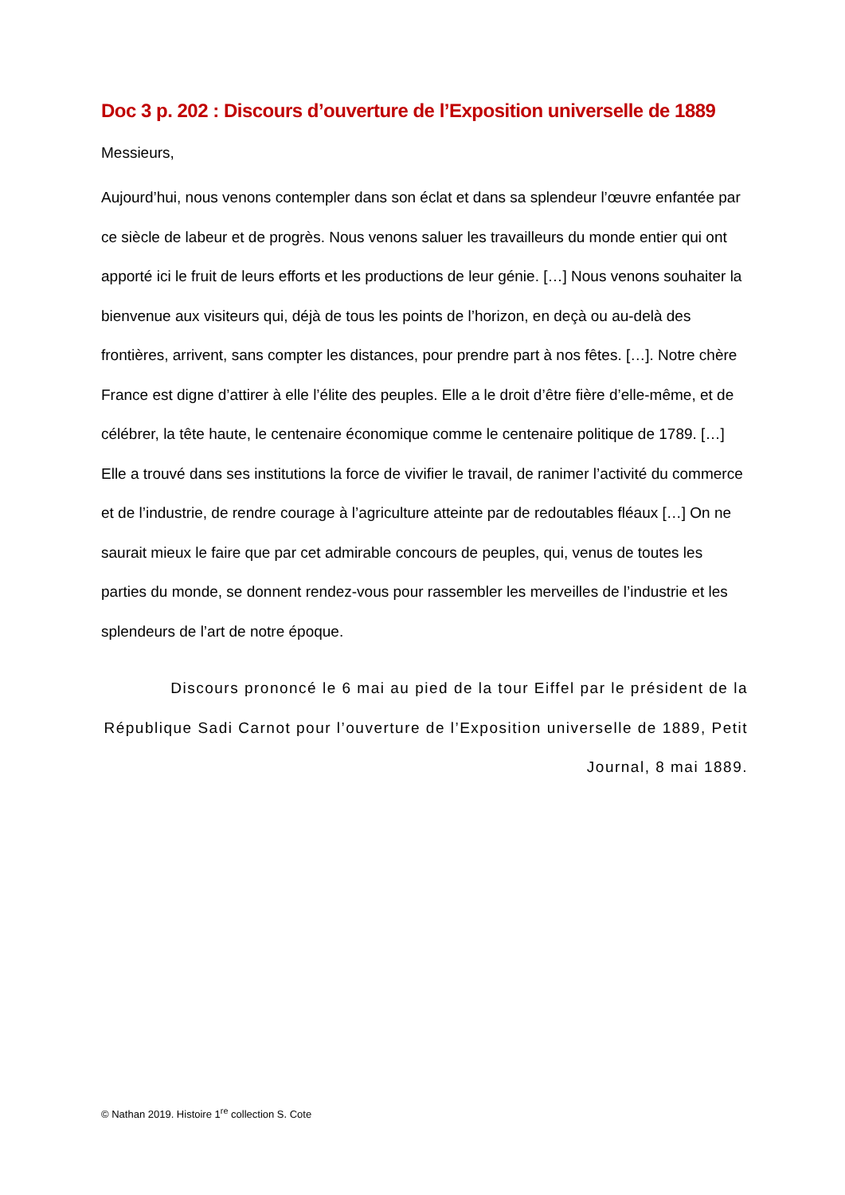Doc 3 p. 202 : Discours d’ouverture de l’Exposition universelle de 1889
Messieurs,
Aujourd’hui, nous venons contempler dans son éclat et dans sa splendeur l’œuvre enfantée par ce siècle de labeur et de progrès. Nous venons saluer les travailleurs du monde entier qui ont apporté ici le fruit de leurs efforts et les productions de leur génie. […] Nous venons souhaiter la bienvenue aux visiteurs qui, déjà de tous les points de l’horizon, en deçà ou au-delà des frontières, arrivent, sans compter les distances, pour prendre part à nos fêtes. […]. Notre chère France est digne d’attirer à elle l’élite des peuples. Elle a le droit d’être fière d’elle-même, et de célébrer, la tête haute, le centenaire économique comme le centenaire politique de 1789. […] Elle a trouvé dans ses institutions la force de vivifier le travail, de ranimer l’activité du commerce et de l’industrie, de rendre courage à l’agriculture atteinte par de redoutables fléaux […] On ne saurait mieux le faire que par cet admirable concours de peuples, qui, venus de toutes les parties du monde, se donnent rendez-vous pour rassembler les merveilles de l’industrie et les splendeurs de l’art de notre époque.
Discours prononcé le 6 mai au pied de la tour Eiffel par le président de la République Sadi Carnot pour l’ouverture de l’Exposition universelle de 1889, Petit Journal, 8 mai 1889.
© Nathan 2019. Histoire 1<sup>re</sup> collection S. Cote